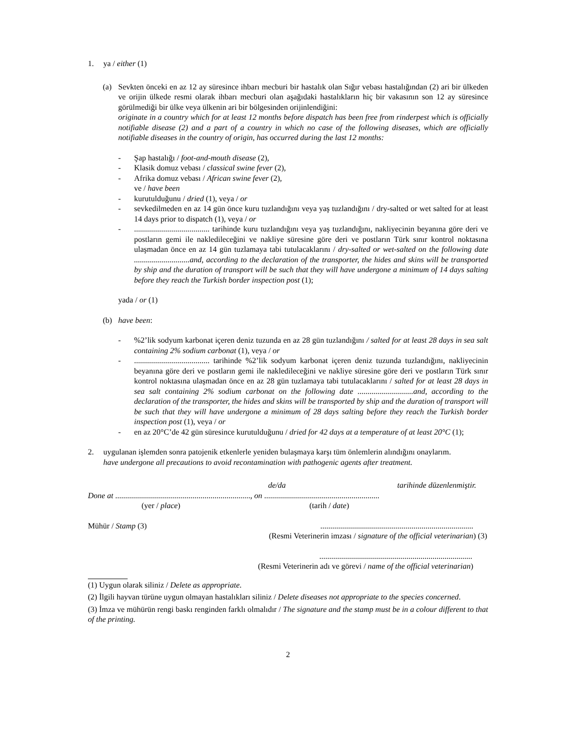1. ya / either (1)
(a) Sevkten önceki en az 12 ay süresince ihbarı mecburi bir hastalık olan Sığır vebası hastalığından (2) ari bir ülkeden ve orijin ülkede resmi olarak ihbarı mecburi olan aşağıdaki hastalıkların hiç bir vakasının son 12 ay süresince görülmediği bir ülke veya ülkenin ari bir bölgesinden orijinlendiğini:
originate in a country which for at least 12 months before dispatch has been free from rinderpest which is officially notifiable disease (2) and a part of a country in which no case of the following diseases, which are officially notifiable diseases in the country of origin, has occurred during the last 12 months:
- Şap hastalığı / foot-and-mouth disease (2),
- Klasik domuz vebası / classical swine fever (2),
- Afrika domuz vebası / African swine fever (2),
ve / have been
- kurutulduğunu / dried (1), veya / or
- sevkedilmeden en az 14 gün önce kuru tuzlandığını veya yaş tuzlandığını / dry-salted or wet salted for at least 14 days prior to dispatch (1), veya / or
-...................................... tarihinde kuru tuzlandığını veya yaş tuzlandığını, nakliyecinin beyanına göre deri ve postların gemi ile nakledileceğini ve nakliye süresine göre deri ve postların Türk sınır kontrol noktasına ulaşmadan önce en az 14 gün tuzlamaya tabi tutulacaklarını / dry-salted or wet-salted on the following date ............................and, according to the declaration of the transporter, the hides and skins will be transported by ship and the duration of transport will be such that they will have undergone a minimum of 14 days salting before they reach the Turkish border inspection post (1);
yada / or (1)
(b) have been:
-%2’lik sodyum karbonat içeren deniz tuzunda en az 28 gün tuzlandığını / salted for at least 28 days in sea salt containing 2% sodium carbonat (1), veya / or
-...................................... tarihinde %2’lik sodyum karbonat içeren deniz tuzunda tuzlandığını, nakliyecinin beyanına göre deri ve postların gemi ile nakledileceğini ve nakliye süresine göre deri ve postların Türk sınır kontrol noktasına ulaşmadan önce en az 28 gün tuzlamaya tabi tutulacaklarını / salted for at least 28 days in sea salt containing 2% sodium carbonat on the following date ............................and, according to the declaration of the transporter, the hides and skins will be transported by ship and the duration of transport will be such that they will have undergone a minimum of 28 days salting before they reach the Turkish border inspection post (1), veya / or
- en az 20°C’de 42 gün süresince kurutulduğunu / dried for 42 days at a temperature of at least 20°C (1);
2. uygulanan işlemden sonra patojenik etkenlerle yeniden bulaşmaya karşı tüm önlemlerin alındığını onaylarım.
have undergone all precautions to avoid recontamination with pathogenic agents after treatment.
de/da tarihinde düzenlenmiştir.
Done at ...................................................................., on ..........................................................
(yer / place) (tarih / date)
Mühür / Stamp (3).............................................................................
(Resmi Veterinerin imzası / signature of the official veterinarian) (3)
.............................................................................
(Resmi Veterinerin adı ve görevi / name of the official veterinarian)
(1) Uygun olarak siliniz / Delete as appropriate.
(2) İlgili hayvan türüne uygun olmayan hastalıkları siliniz / Delete diseases not appropriate to the species concerned.
(3) İmza ve mühürün rengi baskı renginden farklı olmalıdır / The signature and the stamp must be in a colour different to that of the printing.
2